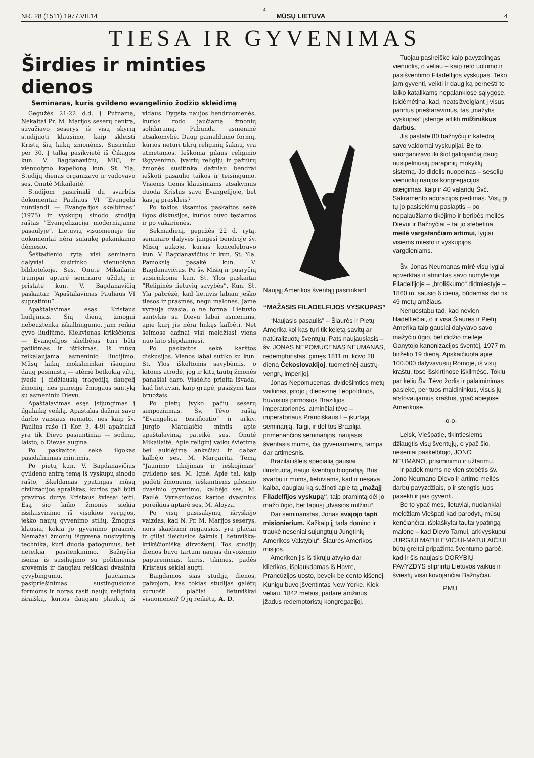4
NR. 28 (1511) 1977.VII.14 MŪSŲ LIETUVA 4
TIESA IR GYVENIMAS
Širdies ir minties dienos
Seminaras, kuris gvildeno evangelinio žodžio skleidimą
Gegužės 21-22 d.d. į Putnamą, Nekaltai Pr. M. Marijos seserų centrą, suvažiavo seserys iš visų skyrių studijuoti klausimo, kaip skleisti Kristų šių laikų žmonėms. Susirinko per 30. Į talką pasikvietė iš Čikagos kun. V. Bagdanavičių, MIC, ir vienuolyno kapelioną kun. St. Ylą. Studijų dienas organizavo ir vadovavo ses. Onutė Mikailaitė.
Studijom pasirinkti du svarbūs dokumentai: Pauliaus VI “Evangelii nuntiandi — Evangelijos skelbimas” (1975) ir vyskupų sinodo studijų raštas “Evangelizacija moderniajame pasaulyje”. Lietuvių visuomenėje tie dokumentai nėra sulaukę pakankamo dėmesio.
Šeštadienio rytą visi seminaro dalyviai susirinko vienuolyno bibliotekoje. Ses. Onutė Mikailaitė trumpai aptarė seminaro uždutį ir pristatė kun. V. Bagdanavičių paskaitai: “Apaštalavimas Pauliaus VI supratimu”.
Apaštalavimas esąs Kristaus liudijimas. Šių dienų žmogui nebeužtenka iškalbingumo, jam reikia gyvo liudijimo. Kiekvienas krikščionis — Evangelijos skelbėjas turi būti patikimas ir ištikimas. Iš mūsų reikalaujama asmeninio liudijimo. Mūsų laikų mokslininkai išaugino daug pesimistų — atėmė betkokią viltį, įvedė į didžiausią tragediją daugelį žmonių, nes paneigė žmogaus santykį su asmeniniu Dievu.
Apaštalavimas esąs įsijungimas į ilgalaikę veiklą. Apaštalas dažnai savo darbo vaisiaus nemato, nes kaip šv. Paulius rašo (1 Kor. 3, 4-9) apaštalai yra tik Dievo pasiuntiniai — sodina, laisto, o Dievas augina.
Po paskaitos sekė ilgokas pasidalinimas mintimis.
Po pietų kun. V. Bagdanavičius gvildeno antrą temą iš vyskupų sinodo rašto, iškeldamas ypatingas mūsų civilizacijos apraiškas, kurios gali būti praviros durys Kristaus šviesai įeiti. Esą šio laiko žmonės siekia išsilaisvinimo iš visokios vergijos, ješko naujų gyvenimo stilių. Žmogus klausia, kokia jo gyvenimo prasmė. Nemažai žmonių išgyvena nusivylimą technika, kuri duoda patogumus, bet neteikia pasitenkinimo. Bažnyčia išeina iš susiliejimo su politinėmis srovėmis ir daugiau reiškiasi dvasiniu gyvybingumu. Jaučiamas pasipriešinimas sustingusioms formoms ir noras rasti naujų religinių išraiškų, kurios daugiau plauktų iš vidaus. Dygsta naujos bendruomenės, kurios rodo jaučiamą žmonių solidarumą. Pabunda asmeninė atsakomybė. Daug pamaldumo formų, kurios neturi tikrų religinių šaknų, yra atmetamos. Ieškoma gilaus religinio išgyvenimo. Įvairių religijų ir pažiūrų žmonės susitinka dažniau bendrai ieškoti pasaulio taikos ir teisingumo. Visiems tiems klausimams atsakymus duoda Kristus savo Evangelijoje, bet kas ją praskleis?
Po tokios išsamios paskaitos sekė ilgos diskusijos, kurios buvo tęsiamos ir po vakarienės.
Sekmadienį, gegužės 22 d. rytą, seminaro dalyvės jungėsi bendroje šv. Mišių aukoje, kurias koncelebravo kun. V. Bagdanavičius ir kun. St. Yla. Pamokslą pasakė kun. V. Bagdanavičius. Po šv. Mišių ir pusryčių susirinkome kun. St. Ylos paskaitai “Religinės lietuvių savybės”. Kun. St. Yla pabrėžė, kad lietuvis labiau ješko tiesos ir prasmės, negu malonės. Jame vyrauja dvasia, o ne forma. Lietuvio santykis su Dievu labai asmeninis, apie kurį jis nėra linkęs kalbėti. Net šeimose dažnai visi meldžiasi viens nuo kito slėpdamiesi.
Po paskaitos sekė karštos diskusijos. Vienos labai sutiko su kun. St. Ylos iškeltomis savybėmis, o kitoms atrodė, jog ir kitų tautų žmonės panašiai daro. Visdėlto prieita išvada, kad lietuviai, kaip grupė, pasižymi tais bruožais.
Po pietų įvyko pačių seserų simpoziumas. Šv. Tėvo raštą “Evangelica testificatio” ir arkiv. Jurgio Matulaičio mintis apie apaštalavimą pateikė ses. Onutė Mikailaitė. Apie religinį vaikų švietimą bei auklėjimą anksčiau ir dabar kalbėjo ses. M. Margarita. Temą “Jaunimo tikėjimas ir ieškojimas” gvildeno ses. M. Ignė. Apie tai, kaip padėti žmonėms, ieškantiems gilesnio dvasinio gyvenimo, kalbėjo ses. M. Paulė. Vyresniosios kartos dvasinius poreikius aptarė ses. M. Aloyza.
Po visų pasisakymų išryškėjo vaizdas, kad N. Pr. M. Marijos seserys, nors skaičiumi negausios, yra plačiai ir giliai įleidusios šaknis į lietuvišką-krikščionišką dirvožemį. Tos studijų dienos buvo tartum naujas dirvožemio papurenimas, kuris, tikimės, padės Kristaus sėklai augti.
Baigdamos šias studijų dienos, galvojom, kas tokias studijas galėtų suruošti plačiai lietuviškai visuomenei? O jų reikėtų. A. D.
Naująjį Amerikos šventąjį pasitinkant
“MAŽASIS FILADELFIJOS VYSKUPAS”
“Naujasis pasaulis” – Šiaurės ir Pietų Amerika kol kas turi tik keletą savitų ar natūralizuotų šventųjų. Pats naujausiasis – šv. JONAS NEPOMUCENAS NEUMANAS, redemptoristas, gimęs 1811 m. kovo 28 dieną Čekoslovakijoj, tuometinėj austrų-vengrų imperijoj.
Jonas Nepomucenas, dvidešimties metų vaikinas, įstojo į diecezinę Leopoldinos, buvusios pirmosios Brazilijos imperatorienės, atminčiai tėvo – imperatoriaus Pranciškaus I – įkurtąją seminariją. Taigi, ir dėl tos Brazilija primenančios seminarijos, naujasis šventasis mums, čia gyvenantiems, tampa dar artimesnis.
Brazilai išleis specialią gausiai iliustruotą, naujo šventojo biografiją. Bus svarbu ir mums, lietuviams, kad ir nesava kalba, daugiau ką sužinoti apie tą „mažąjį Filadelfijos vyskupą“, taip pramintą dėl jo mažo ūgio, bet tapusį „dvasios milžinu“.
Dar seminaristas, Jonas svajojo tapti misionierium. Kažkaip jį tada domino ir traukė neseniai sujungtųjų Jungtinių Amerikos Valstybių“, Šiaurės Amerikos misijos.
Amerikon jis iš tikrųjų atvyko dar klierikas, išplaukdamas iš Havre, Prancūzijos uosto, beveik be cento kišenėj. Kunigu buvo įšventintas New Yorke. Kiek vėliau, 1842 metais, padarė amžinus įžadus redemptoristų kongregacijoj.
Tuojau pasireiškė kaip pavyzdingas vienuolis, o vėliau – kaip reto uolumo ir pasišventimo Filadelfijos vyskupas. Teko jam gyventi, veikti ir daug ką perneští to laiko katalikams nepalankiose sąlygose. Įsidėmėtina, kad, neatsižvelgiant į visus patirtus prieštaravimus, tas „mažytis vyskupas“ įstengė atlikti milžiniškus darbus.
Jis pastatė 80 bažnyčių ir katedrą savo valdomai vyskupijai. Be to, suorganizavo iki šiol galiojančią daug nusipelniusių parapinių mokyklų sistemą. Jo didelis nuopelnas – seselių vienuolių naujos kongregacijos įsteigimas, kaip ir 40 valandų Švč. Sakramento adoracijos įvedimas. Visų gi tų jo pasisekimų paslaptis – po nepalaužiamo tikėjimo ir beribės meilės Dievui ir Bažnyčiai – tai jo stebėtina meilė vargstančiam artimui, lygiai visiems miesto ir vyskupijos vargdieniams.
Šv. Jonas Neumanas mirė visų lygiai apverktas ir atmintas savo numylėtoje Filadelfijoje – „broliškumo“ didmiestyje – 1860 m. sausio 6 dieną, būdamas dar tik 49 metų amžiaus.
Nenuostabu tad, kad nevien filadelfiečiai, o ir visa Šiaurės ir Pietų Amerika taip gausiai dalyvavo savo mažyčio ūgio, bet didžio meilėje Ganytojo kanonizacijos šventėj, 1977 m. birželio 19 dieną. Apskaičiuota apie 100.000 dalyvavusių Romoje, iš visų kraštų, tose išskirtinose iškilmėse. Tokiu pat keliu Šv. Tėvo žodis ir palaiminimas pasiekė, per tuos maldininkus, visus jų atstovaujamus kraštus, ypač abiejose Amerikose.
-o-o-
Leisk, Viešpatie, tikintiesiems džiaugtis visų šventųjų, o ypač šio, neseniai paskelbtojo, JONO NEUMANO, prisiminimu ir užtarimu.
Ir padėk mums ne vien stebėtis šv. Jono Neumano Dievo ir artimo meilės darbų pavyzdžiais, o ir stengtis juos pasekti ir jais gyventi.
Be to ypač mes, lietuviai, nuolankiai meldžiam Viešpatį kad parodytų mūsų kenčiančiai, išblaškytai tautai ypatingą malonę – kad Dievo Tarnui, arkivyskupui JURGIUI MATULEVIČIUI-MATULAIČIUI būtų greitai pripažinta šventumo garbė, kad ir šis naujasis DORYBIŲ PAVYZDYS stiprintų Lietuvos vaikus ir šviestų visai kovojančiai Bažnyčiai.
PMU